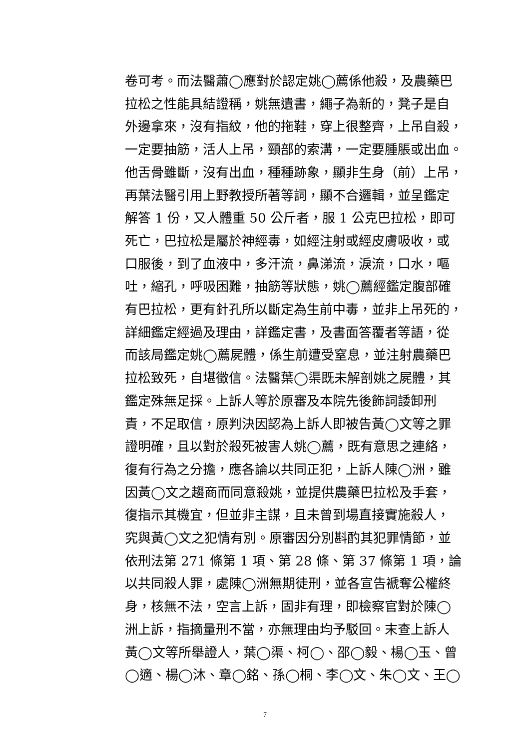卷可考。而法醫蕭◯應對於認定姚◯薦係他殺，及農藥巴
拉松之性能具結證稱，姚無遺書，繩子為新的，凳子是自
外邊拿來，沒有指紋，他的拖鞋，穿上很整齊，上吊自殺，
一定要抽筋，活人上吊，頸部的索溝，一定要腫脹或出血。
他舌骨雖斷，沒有出血，種種跡象，顯非生身（前）上吊，
再葉法醫引用上野教授所著等詞，顯不合邏輯，並呈鑑定
解答 1 份，又人體重 50 公斤者，服 1 公克巴拉松，即可
死亡，巴拉松是屬於神經毒，如經注射或經皮膚吸收，或
口服後，到了血液中，多汗流，鼻涕流，淚流，口水，嘔
吐，縮孔，呼吸困難，抽筋等狀態，姚◯薦經鑑定腹部確
有巴拉松，更有針孔所以斷定為生前中毒，並非上吊死的，
詳細鑑定經過及理由，詳鑑定書，及書面答覆者等語，從
而該局鑑定姚◯薦屍體，係生前遭受窒息，並注射農藥巴
拉松致死，自堪徵信。法醫葉◯渠既未解剖姚之屍體，其
鑑定殊無足採。上訴人等於原審及本院先後飾詞諉卸刑
責，不足取信，原判決因認為上訴人即被告黃◯文等之罪
證明確，且以對於殺死被害人姚◯薦，既有意思之連絡，
復有行為之分擔，應各論以共同正犯，上訴人陳◯洲，雖
因黃◯文之趨商而同意殺姚，並提供農藥巴拉松及手套，
復指示其機宜，但並非主謀，且未曾到場直接實施殺人，
究與黃◯文之犯情有別。原審因分別斟酌其犯罪情節，並
依刑法第 271 條第 1 項、第 28 條、第 37 條第 1 項，論
以共同殺人罪，處陳◯洲無期徒刑，並各宣告褫奪公權終
身，核無不法，空言上訴，固非有理，即檢察官對於陳◯
洲上訴，指摘量刑不當，亦無理由均予駁回。末查上訴人
黃◯文等所舉證人，葉◯渠、柯◯、邵◯毅、楊◯玉、曾
◯適、楊◯沐、章◯銘、孫◯桐、李◯文、朱◯文、王◯
7